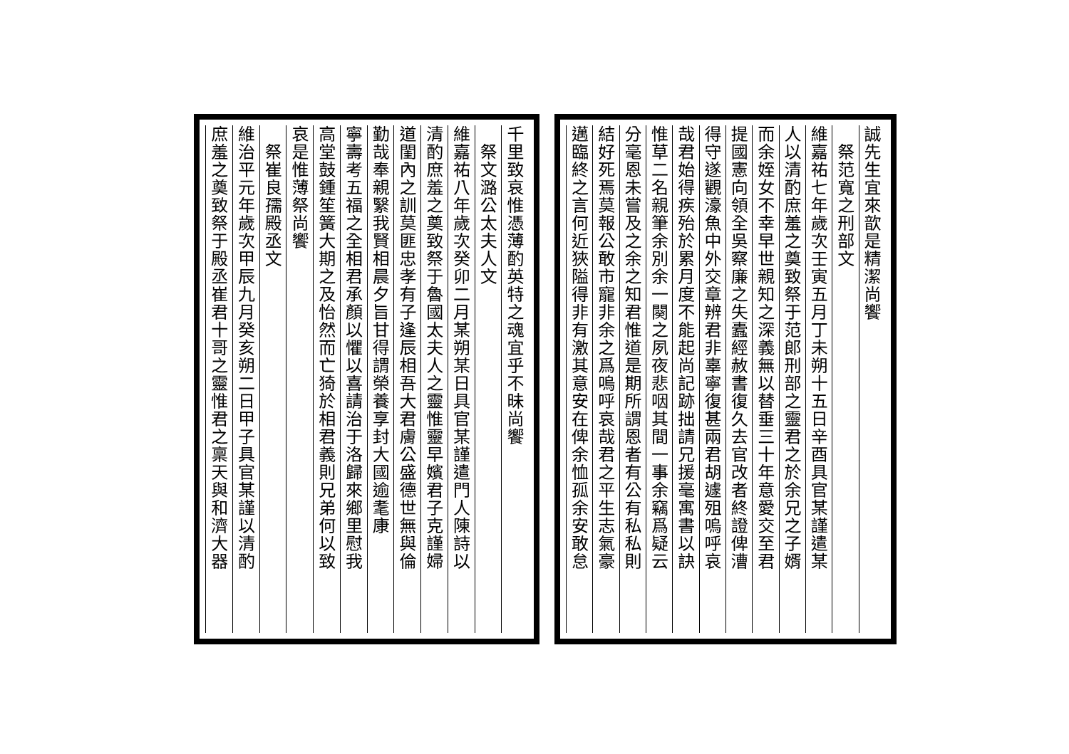誠先生宜來歆是精潔尚饗
　祭范寬之刑部文
維嘉祐七年歲次壬寅五月丁未朔十五日辛酉具官某謹遣某
人以清酌庶羞之奠致祭于范郎刑部之靈君之於余兄之子婿
而余姪女不幸早世親知之深義無以替垂三十年意愛交至君
提國憲向領全吳察廉之失蠹經赦書復久去官改者終證俾漕
得守遂觀濠魚中外交章辨君非辜寧復甚兩君胡遽殂嗚呼哀
哉君始得疾殆於累月度不能起尚記跡拙請兄援毫寓書以訣
惟草二名親筆余別余一闋之夙夜悲咽其間一事余竊爲疑云
分毫恩未嘗及之余之知君惟道是期所謂恩者有公有私私則
結好死焉莫報公敢市寵非余之爲嗚呼哀哉君之平生志氣豪
邁臨終之言何近狹隘得非有激其意安在俾余恤孤余安敢怠
千里致哀惟憑薄酌英特之魂宜乎不昧尚饗
　祭文潞公太夫人文
維嘉祐八年歲次癸卯二月某朔某日具官某謹遣門人陳詩以
清酌庶羞之奠致祭于魯國太夫人之靈惟靈早嬪君子克謹婦
道閨內之訓莫匪忠孝有子逢辰相吾大君膚公盛德世無與倫
勤哉奉親繄我賢相晨夕旨甘得謂榮養享封大國逾耄康
寧壽考五福之全相君承顏以懼以喜請治于洛歸來鄉里慰我
高堂鼓鍾笙簧大期之及怡然而亡猗於相君義則兄弟何以致
哀是惟薄祭尚饗
　祭崔良孺殿丞文
維治平元年歲次甲辰九月癸亥朔二日甲子具官某謹以清酌
庶羞之奠致祭于殿丞崔君十哥之靈惟君之稟天與和濟大器